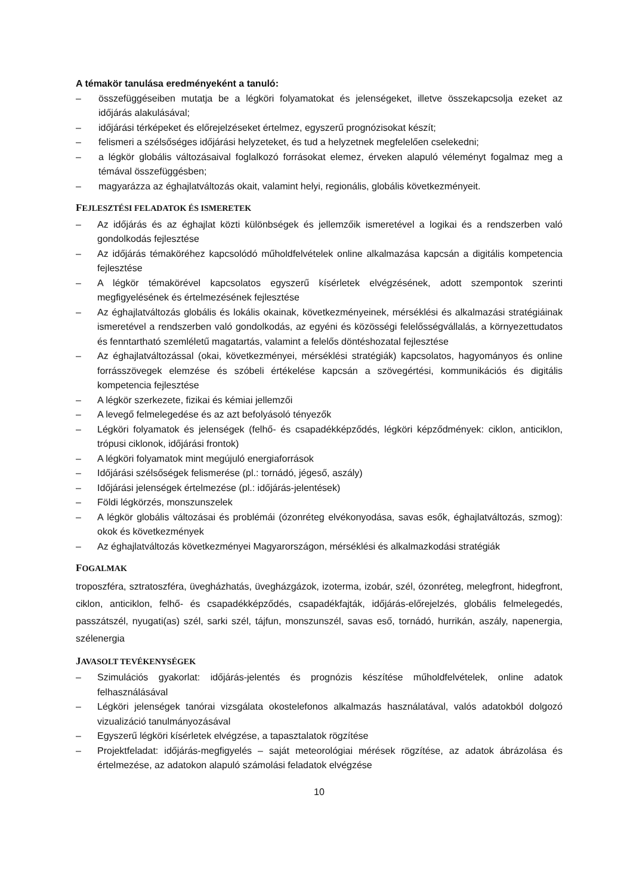A témakör tanulása eredményeként a tanuló:
– összefüggéseiben mutatja be a légköri folyamatokat és jelenségeket, illetve összekapcsolja ezeket az időjárás alakulásával;
– időjárási térképeket és előrejelzéseket értelmez, egyszerű prognózisokat készít;
– felismeri a szélsőséges időjárási helyzeteket, és tud a helyzetnek megfelelően cselekedni;
– a légkör globális változásaival foglalkozó forrásokat elemez, érveken alapuló véleményt fogalmaz meg a témával összefüggésben;
– magyarázza az éghajlatváltozás okait, valamint helyi, regionális, globális következményeit.
FEJLESZTÉSI FELADATOK ÉS ISMERETEK
– Az időjárás és az éghajlat közti különbségek és jellemzőik ismeretével a logikai és a rendszerben való gondolkodás fejlesztése
– Az időjárás témaköréhez kapcsolódó műholdfelvételek online alkalmazása kapcsán a digitális kompetencia fejlesztése
– A légkör témakörével kapcsolatos egyszerű kísérletek elvégzésének, adott szempontok szerinti megfigyelésének és értelmezésének fejlesztése
– Az éghajlatváltozás globális és lokális okainak, következményeinek, mérséklési és alkalmazási stratégiáinak ismeretével a rendszerben való gondolkodás, az egyéni és közösségi felelősségvállalás, a környezettudatos és fenntartható szemléletű magatartás, valamint a felelős döntéshozatal fejlesztése
– Az éghajlatváltozással (okai, következményei, mérséklési stratégiák) kapcsolatos, hagyományos és online forrásszövegek elemzése és szóbeli értékelése kapcsán a szövegértési, kommunikációs és digitális kompetencia fejlesztése
– A légkör szerkezete, fizikai és kémiai jellemzői
– A levegő felmelegedése és az azt befolyásoló tényezők
– Légköri folyamatok és jelenségek (felhő- és csapadékképződés, légköri képződmények: ciklon, anticiklon, trópusi ciklonok, időjárási frontok)
– A légköri folyamatok mint megújuló energiaforrások
– Időjárási szélsőségek felismerése (pl.: tornádó, jégeső, aszály)
– Időjárási jelenségek értelmezése (pl.: időjárás-jelentések)
– Földi légkörzés, monszunszelek
– A légkör globális változásai és problémái (ózonréteg elvékonyodása, savas esők, éghajlatváltozás, szmog): okok és következmények
– Az éghajlatváltozás következményei Magyarországon, mérséklési és alkalmazkodási stratégiák
FOGALMAK
troposzféra, sztratoszféra, üvegházhatás, üvegházgázok, izoterma, izobár, szél, ózonréteg, melegfront, hidegfront, ciklon, anticiklon, felhő- és csapadékképződés, csapadékfajták, időjárás-előrejelzés, globális felmelegedés, passzátszél, nyugati(as) szél, sarki szél, tájfun, monszunszél, savas eső, tornádó, hurrikán, aszály, napenergia, szélenergia
JAVASOLT TEVÉKENYSÉGEK
– Szimulációs gyakorlat: időjárás-jelentés és prognózis készítése műholdfelvételek, online adatok felhasználásával
– Légköri jelenségek tanórai vizsgálata okostelefonos alkalmazás használatával, valós adatokból dolgozó vizualizáció tanulmányozásával
– Egyszerű légköri kísérletek elvégzése, a tapasztalatok rögzítése
– Projektfeladat: időjárás-megfigyelés – saját meteorológiai mérések rögzítése, az adatok ábrázolása és értelmezése, az adatokon alapuló számolási feladatok elvégzése
10